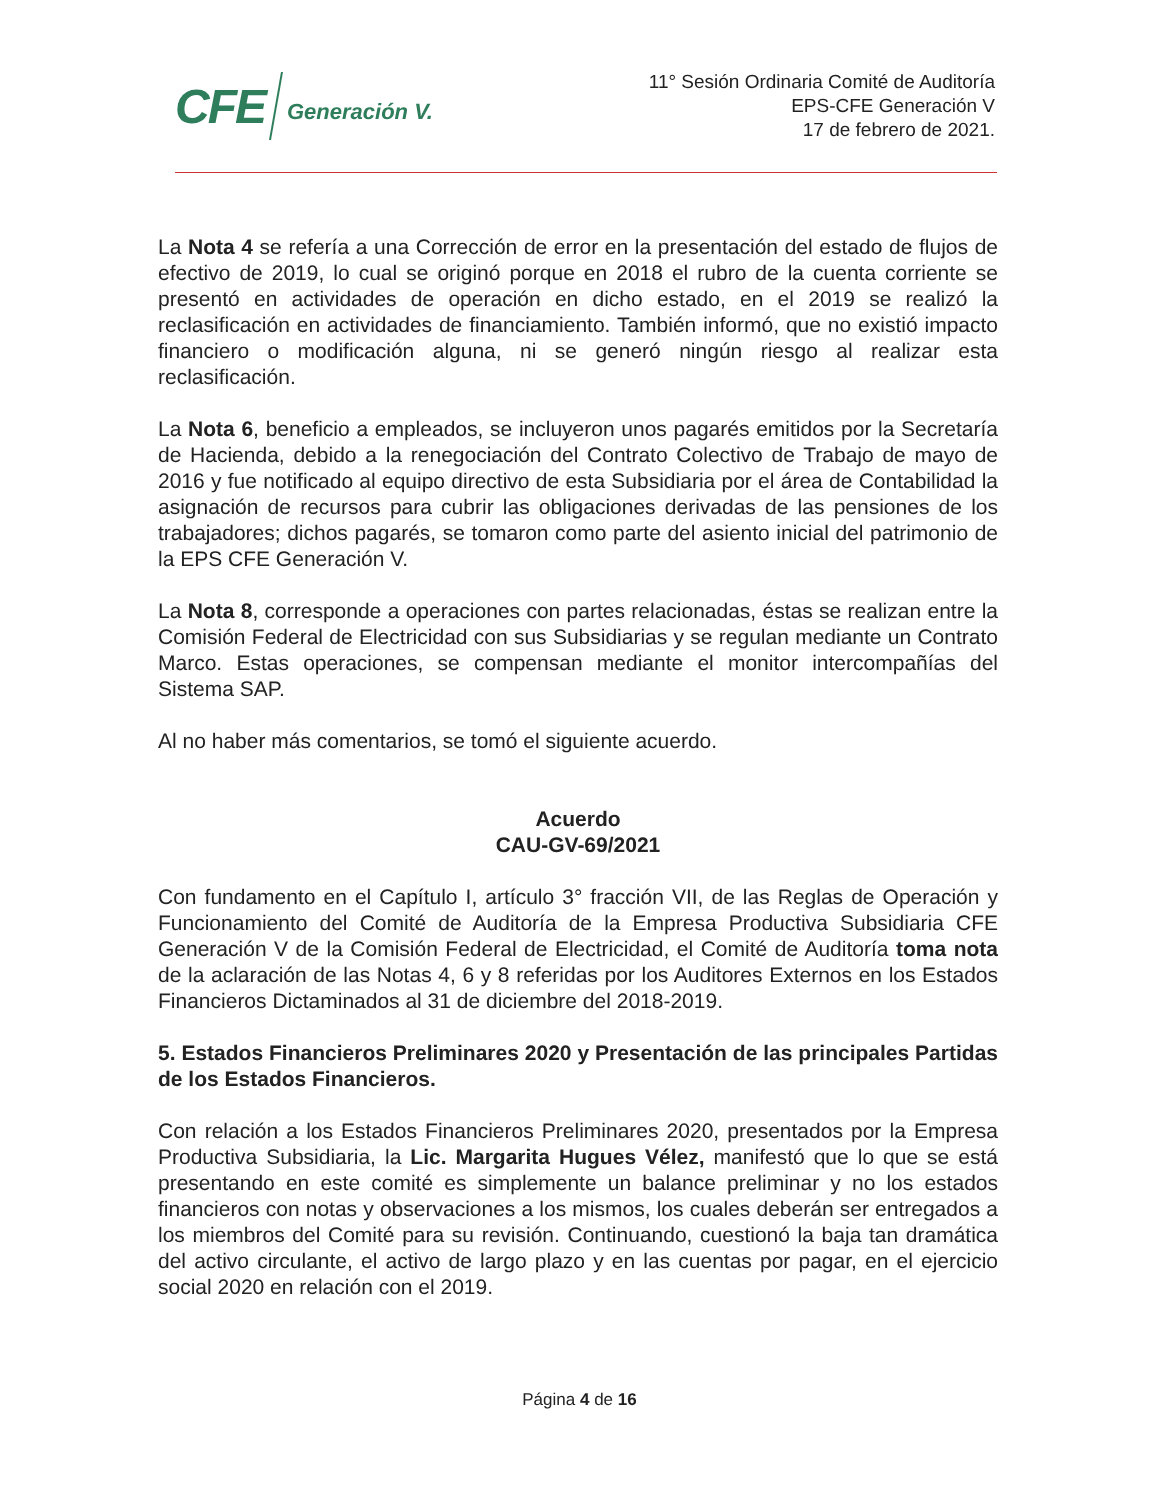CFE Generación V.
11° Sesión Ordinaria Comité de Auditoría
EPS-CFE Generación V
17 de febrero de 2021.
La Nota 4 se refería a una Corrección de error en la presentación del estado de flujos de efectivo de 2019, lo cual se originó porque en 2018 el rubro de la cuenta corriente se presentó en actividades de operación en dicho estado, en el 2019 se realizó la reclasificación en actividades de financiamiento. También informó, que no existió impacto financiero o modificación alguna, ni se generó ningún riesgo al realizar esta reclasificación.
La Nota 6, beneficio a empleados, se incluyeron unos pagarés emitidos por la Secretaría de Hacienda, debido a la renegociación del Contrato Colectivo de Trabajo de mayo de 2016 y fue notificado al equipo directivo de esta Subsidiaria por el área de Contabilidad la asignación de recursos para cubrir las obligaciones derivadas de las pensiones de los trabajadores; dichos pagarés, se tomaron como parte del asiento inicial del patrimonio de la EPS CFE Generación V.
La Nota 8, corresponde a operaciones con partes relacionadas, éstas se realizan entre la Comisión Federal de Electricidad con sus Subsidiarias y se regulan mediante un Contrato Marco. Estas operaciones, se compensan mediante el monitor intercompañías del Sistema SAP.
Al no haber más comentarios, se tomó el siguiente acuerdo.
Acuerdo
CAU-GV-69/2021
Con fundamento en el Capítulo I, artículo 3° fracción VII, de las Reglas de Operación y Funcionamiento del Comité de Auditoría de la Empresa Productiva Subsidiaria CFE Generación V de la Comisión Federal de Electricidad, el Comité de Auditoría toma nota de la aclaración de las Notas 4, 6 y 8 referidas por los Auditores Externos en los Estados Financieros Dictaminados al 31 de diciembre del 2018-2019.
5. Estados Financieros Preliminares 2020 y Presentación de las principales Partidas de los Estados Financieros.
Con relación a los Estados Financieros Preliminares 2020, presentados por la Empresa Productiva Subsidiaria, la Lic. Margarita Hugues Vélez, manifestó que lo que se está presentando en este comité es simplemente un balance preliminar y no los estados financieros con notas y observaciones a los mismos, los cuales deberán ser entregados a los miembros del Comité para su revisión. Continuando, cuestionó la baja tan dramática del activo circulante, el activo de largo plazo y en las cuentas por pagar, en el ejercicio social 2020 en relación con el 2019.
Página 4 de 16